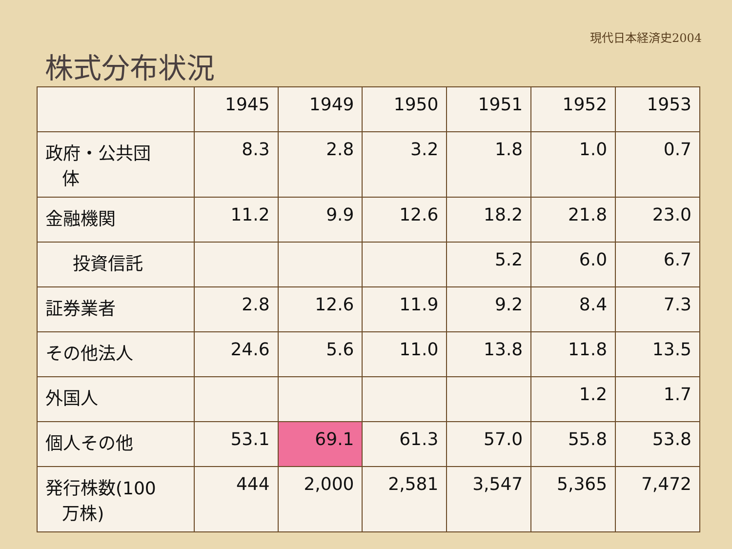現代日本経済史2004
株式分布状況
| | 1945 | 1949 | 1950 | 1951 | 1952 | 1953 |
| 政府・公共団 体 | 8.3 | 2.8 | 3.2 | 1.8 | 1.0 | 0.7 |
| 金融機関 | 11.2 | 9.9 | 12.6 | 18.2 | 21.8 | 23.0 |
| 投資信託 | | | | 5.2 | 6.0 | 6.7 |
| 証券業者 | 2.8 | 12.6 | 11.9 | 9.2 | 8.4 | 7.3 |
| その他法人 | 24.6 | 5.6 | 11.0 | 13.8 | 11.8 | 13.5 |
| 外国人 | | | | | 1.2 | 1.7 |
| 個人その他 | 53.1 | 69.1 | 61.3 | 57.0 | 55.8 | 53.8 |
| 発行株数(100 万株) | 444 | 2,000 | 2,581 | 3,547 | 5,365 | 7,472 |